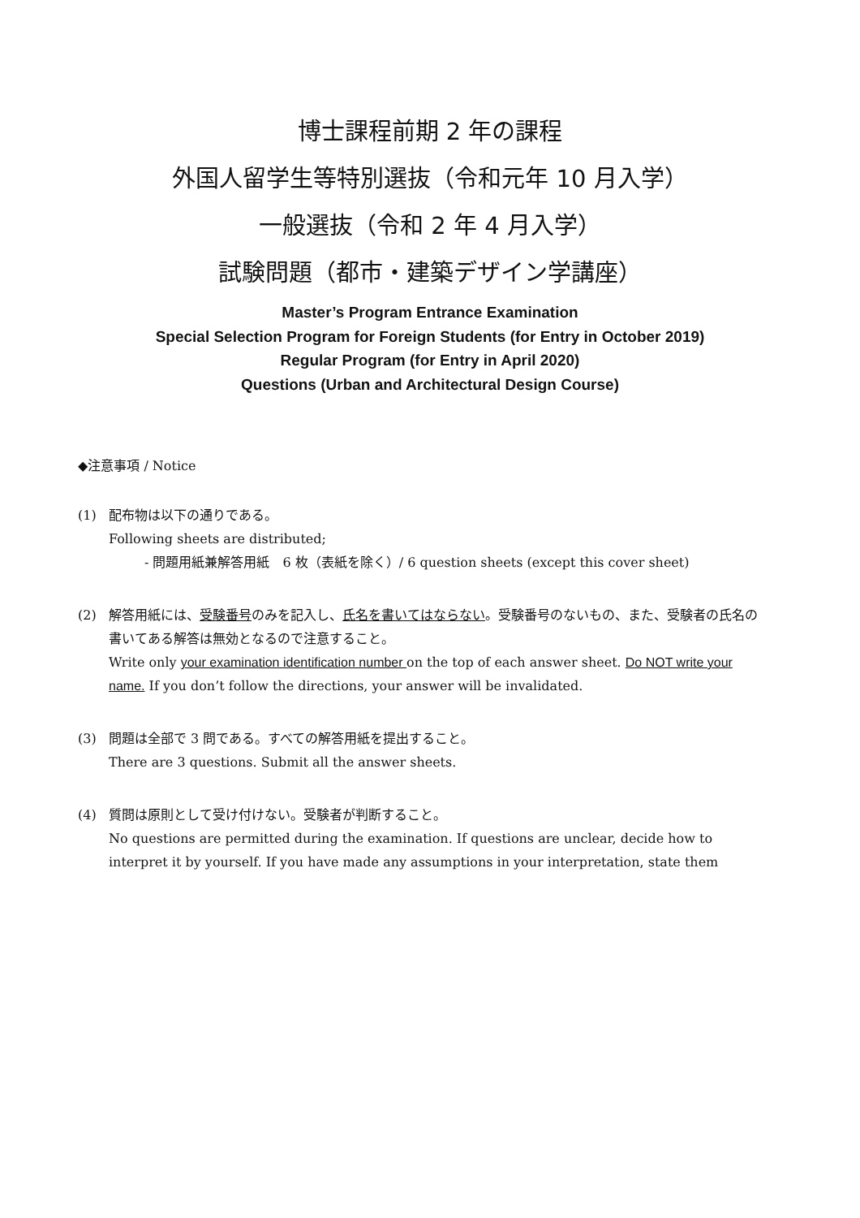博士課程前期 2 年の課程
外国人留学生等特別選抜（令和元年 10 月入学）
一般選抜（令和 2 年 4 月入学）
試験問題（都市・建築デザイン学講座）
Master’s Program Entrance Examination
Special Selection Program for Foreign Students (for Entry in October 2019)
Regular Program (for Entry in April 2020)
Questions (Urban and Architectural Design Course)
◆注意事項 / Notice
(1) 配布物は以下の通りである。
Following sheets are distributed;
- 問題用紙兼解答用紙　6 枚（表紙を除く）/ 6 question sheets (except this cover sheet)
(2) 解答用紙には、受験番号のみを記入し、氏名を書いてはならない。受験番号のないもの、また、受験者の氏名の書いてある解答は無効となるので注意すること。
Write only your examination identification number on the top of each answer sheet. Do NOT write your name. If you don’t follow the directions, your answer will be invalidated.
(3) 問題は全部で 3 問である。すべての解答用紙を提出すること。
There are 3 questions. Submit all the answer sheets.
(4) 質問は原則として受け付けない。受験者が判断すること。
No questions are permitted during the examination. If questions are unclear, decide how to interpret it by yourself. If you have made any assumptions in your interpretation, state them